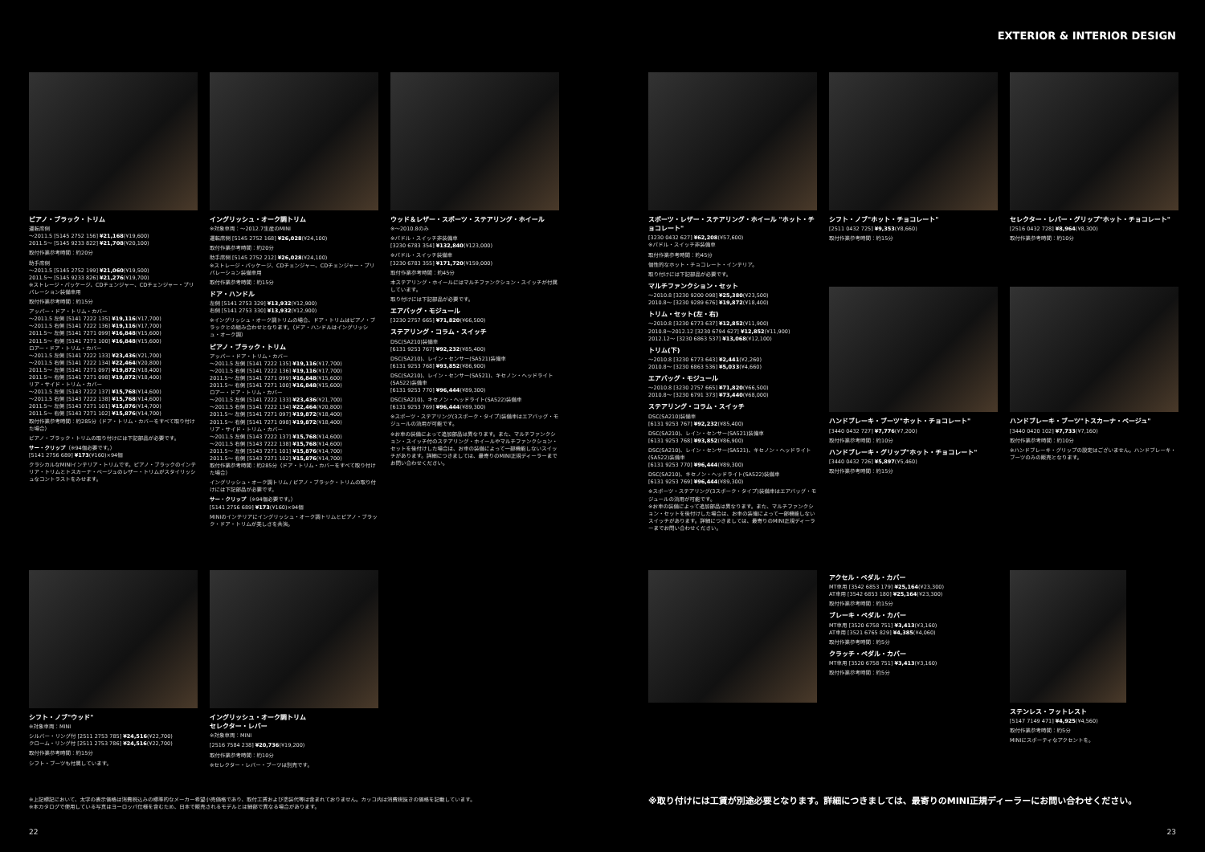EXTERIOR & INTERIOR DESIGN
ピアノ・ブラック・トリム
運転席側
～2011.5 [5145 2752 156] ¥21,168(¥19,600)
2011.5～ [5145 9233 822] ¥21,708(¥20,100)
取付作業参考時間：約20分
助手席側
～2011.5 [5145 2752 199] ¥21,060(¥19,500)
2011.5～ [5145 9233 826] ¥21,276(¥19,700)
※ストレージ・パッケージ、CDチェンジャー、CDチェンジャー・プリパレーション装備車用
取付作業参考時間：約15分
アッパー・ドア・トリム・カバー
～2011.5 左側 [5141 7222 135] ¥19,116(¥17,700)
～2011.5 右側 [5141 7222 136] ¥19,116(¥17,700)
2011.5～ 左側 [5141 7271 099] ¥16,848(¥15,600)
2011.5～ 右側 [5141 7271 100] ¥16,848(¥15,600)
ロアー・ドア・トリム・カバー
～2011.5 左側 [5141 7222 133] ¥23,436(¥21,700)
～2011.5 右側 [5141 7222 134] ¥22,464(¥20,800)
2011.5～ 左側 [5141 7271 097] ¥19,872(¥18,400)
2011.5～ 右側 [5141 7271 098] ¥19,872(¥18,400)
リア・サイド・トリム・カバー
～2011.5 左側 [5143 7222 137] ¥15,768(¥14,600)
～2011.5 右側 [5143 7222 138] ¥15,768(¥14,600)
2011.5～ 左側 [5143 7271 101] ¥15,876(¥14,700)
2011.5～ 右側 [5143 7271 102] ¥15,876(¥14,700)
取付作業参考時間：約285分（ドア・トリム・カバーをすべて取り付けた場合）
ピアノ・ブラック・トリムの取り付けには下記部品が必要です。
サー・クリップ（※94個必要です。）
[5141 2756 689] ¥173(¥160)×94個
クラシカルなMINIインテリア・トリムです。ピアノ・ブラックのインテリア・トリムとトスカーナ・ベージュのレザー・トリムがスタイリッシュなコントラストをみせます。
イングリッシュ・オーク調トリム
※対象車両：～2012.7生産のMINI
運転席側 [5145 2752 168] ¥26,028(¥24,100)
取付作業参考時間：約20分
助手席側 [5145 2752 212] ¥26,028(¥24,100)
※ストレージ・パッケージ、CDチェンジャー、CDチェンジャー・プリパレーション装備車用
取付作業参考時間：約15分
ドア・ハンドル
左側 [5141 2753 329] ¥13,932(¥12,900)
右側 [5141 2753 330] ¥13,932(¥12,900)
※イングリッシュ・オーク調トリムの場合、ドア・トリムはピアノ・ブラックとの組み合わせとなります。（ドア・ハンドルはイングリッシュ・オーク調）
ピアノ・ブラック・トリム
アッパー・ドア・トリム・カバー
～2011.5 左側 [5141 7222 135] ¥19,116(¥17,700)
～2011.5 右側 [5141 7222 136] ¥19,116(¥17,700)
2011.5～ 左側 [5141 7271 099] ¥16,848(¥15,600)
2011.5～ 右側 [5141 7271 100] ¥16,848(¥15,600)
ロアー・ドア・トリム・カバー
～2011.5 左側 [5141 7222 133] ¥23,436(¥21,700)
～2011.5 右側 [5141 7222 134] ¥22,464(¥20,800)
2011.5～ 左側 [5141 7271 097] ¥19,872(¥18,400)
2011.5～ 右側 [5141 7271 098] ¥19,872(¥18,400)
リア・サイド・トリム・カバー
～2011.5 左側 [5143 7222 137] ¥15,768(¥14,600)
～2011.5 右側 [5143 7222 138] ¥15,768(¥14,600)
2011.5～ 左側 [5143 7271 101] ¥15,876(¥14,700)
2011.5～ 右側 [5143 7271 102] ¥15,876(¥14,700)
取付作業参考時間：約285分（ドア・トリム・カバーをすべて取り付けた場合）
イングリッシュ・オーク調トリム / ピアノ・ブラック・トリムの取り付けには下記部品が必要です。
サー・クリップ（※94個必要です。）
[5141 2756 689] ¥173(¥160)×94個
MINIのインテリアにイングリッシュ・オーク調トリムとピアノ・ブラック・ドア・トリムが美しさを共演。
ウッド＆レザー・スポーツ・ステアリング・ホイール
※～2010.8のみ
※パドル・スイッチ非装備車
[3230 6783 354] ¥132,840(¥123,000)
※パドル・スイッチ装備車
[3230 6783 355] ¥171,720(¥159,000)
取付作業参考時間：約45分
本ステアリング・ホイールにはマルチファンクション・スイッチが付属しています。
取り付けには下記部品が必要です。
エアバッグ・モジュール
[3230 2757 665] ¥71,820(¥66,500)
ステアリング・コラム・スイッチ
DSC(SA210)装備車
[6131 9253 767] ¥92,232(¥85,400)
DSC(SA210)、レイン・センサー(SA521)装備車
[6131 9253 768] ¥93,852(¥86,900)
DSC(SA210)、レイン・センサー(SA521)、キセノン・ヘッドライト(SA522)装備車
[6131 9253 770] ¥96,444(¥89,300)
DSC(SA210)、キセノン・ヘッドライト(SA522)装備車
[6131 9253 769] ¥96,444(¥89,300)
※スポーツ・ステアリング(3スポーク・タイプ)装備車はエアバッグ・モジュールの流用が可能です。
※お車の装備によって追加部品は異なります。また、マルチファンクション・スイッチ付のステアリング・ホイールやマルチファンクション・セットを後付けした場合は、お車の装備によって一部機能しないスイッチがあります。詳細につきましては、最寄りのMINI正規ディーラーまでお問い合わせください。
シフト・ノブ"ウッド"
※対象車両：MINI
シルバー・リング付 [2511 2753 785] ¥24,516(¥22,700)
クローム・リング付 [2511 2753 786] ¥24,516(¥22,700)
取付作業参考時間：約15分
シフト・ブーツも付属しています。
イングリッシュ・オーク調トリム
セレクター・レバー
※対象車両：MINI
[2516 7584 238] ¥20,736(¥19,200)
取付作業参考時間：約10分
※セレクター・レバー・ブーツは別売です。
※上記標記において、太字の表示価格は消費税込みの標準的なメーカー希望小売価格であり、取付工賃および塗装代等は含まれておりません。カッコ内は消費税抜きの価格を記載しています。
※本カタログで使用している写真はヨーロッパ仕様を含むため、日本で販売されるモデルとは細部で異なる場合があります。
22
スポーツ・レザー・ステアリング・ホイール "ホット・チョコレート"
[3230 0432 627] ¥62,208(¥57,600)
※パドル・スイッチ非装備車
取付作業参考時間：約45分
個性的なホット・チョコレート・インテリア。
取り付けには下記部品が必要です。
マルチファンクション・セット
～2010.8 [3230 9200 098] ¥25,380(¥23,500)
2010.8～ [3230 9289 676] ¥19,872(¥18,400)
トリム・セット(左・右)
～2010.8 [3230 6773 637] ¥12,852(¥11,900)
2010.8～2012.12 [3230 6794 627] ¥12,852(¥11,900)
2012.12～ [3230 6863 537] ¥13,068(¥12,100)
トリム(下)
～2010.8 [3230 6773 643] ¥2,441(¥2,260)
2010.8～ [3230 6863 536] ¥5,033(¥4,660)
エアバッグ・モジュール
～2010.8 [3230 2757 665] ¥71,820(¥66,500)
2010.8～ [3230 6791 373] ¥73,440(¥68,000)
ステアリング・コラム・スイッチ
DSC(SA210)装備車
[6131 9253 767] ¥92,232(¥85,400)
DSC(SA210)、レイン・センサー(SA521)装備車
[6131 9253 768] ¥93,852(¥86,900)
DSC(SA210)、レイン・センサー(SA521)、キセノン・ヘッドライト(SA522)装備車
[6131 9253 770] ¥96,444(¥89,300)
DSC(SA210)、キセノン・ヘッドライト(SA522)装備車
[6131 9253 769] ¥96,444(¥89,300)
※スポーツ・ステアリング(3スポーク・タイプ)装備車はエアバッグ・モジュールの流用が可能です。
※お車の装備によって追加部品は異なります。また、マルチファンクション・セットを後付けした場合は、お車の装備によって一部機能しないスイッチがあります。詳細につきましては、最寄りのMINI正規ディーラーまでお問い合わせください。
シフト・ノブ"ホット・チョコレート"
[2511 0432 725] ¥9,353(¥8,660)
取付作業参考時間：約15分
ハンドブレーキ・ブーツ"ホット・チョコレート"
[3440 0432 727] ¥7,776(¥7,200)
取付作業参考時間：約10分
ハンドブレーキ・グリップ"ホット・チョコレート"
[3440 0432 726] ¥5,897(¥5,460)
取付作業参考時間：約15分
セレクター・レバー・グリップ"ホット・チョコレート"
[2516 0432 728] ¥8,964(¥8,300)
取付作業参考時間：約10分
ハンドブレーキ・ブーツ"トスカーナ・ベージュ"
[3440 0420 102] ¥7,733(¥7,160)
取付作業参考時間：約10分
※ハンドブレーキ・グリップの設定はございません。ハンドブレーキ・ブーツのみの販売となります。
アクセル・ペダル・カバー
MT車用 [3542 6853 179] ¥25,164(¥23,300)
AT車用 [3542 6853 180] ¥25,164(¥23,300)
取付作業参考時間：約15分
ブレーキ・ペダル・カバー
MT車用 [3520 6758 751] ¥3,413(¥3,160)
AT車用 [3521 6765 829] ¥4,385(¥4,060)
取付作業参考時間：約5分
クラッチ・ペダル・カバー
MT車用 [3520 6758 751] ¥3,413(¥3,160)
取付作業参考時間：約5分
ステンレス・フットレスト
[5147 7149 471] ¥4,925(¥4,560)
取付作業参考時間：約5分
MINIにスポーティなアクセントを。
※取り付けには工賃が別途必要となります。詳細につきましては、最寄りのMINI正規ディーラーにお問い合わせください。
23